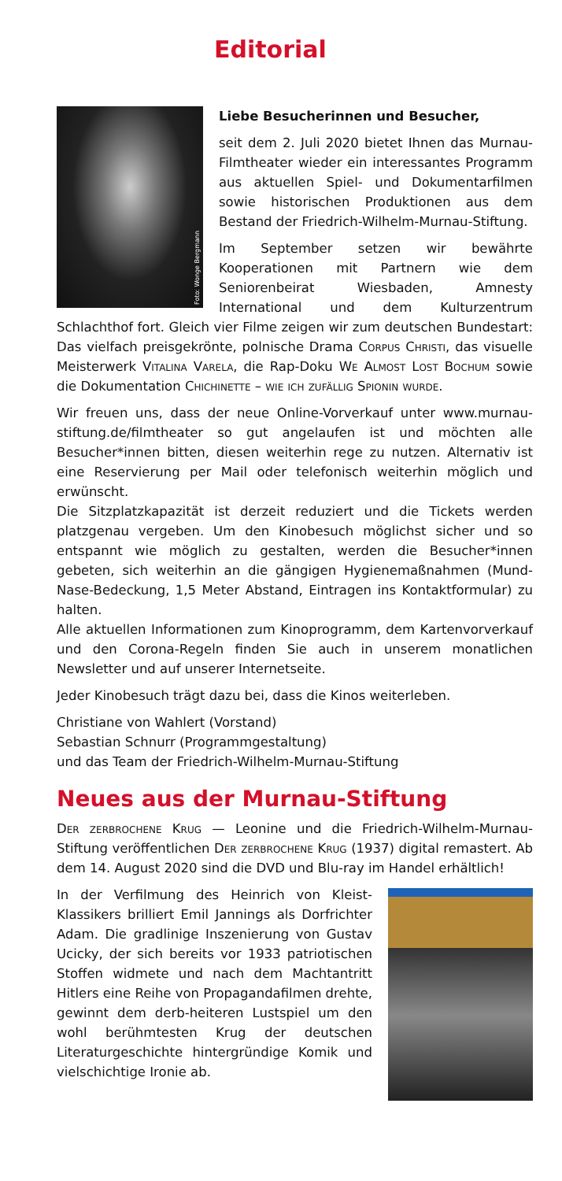Editorial
Foto: Wonge Bergmann
Liebe Besucherinnen und Besucher,
seit dem 2. Juli 2020 bietet Ihnen das Murnau-Filmtheater wieder ein interessantes Programm aus aktuellen Spiel- und Dokumentarfilmen sowie historischen Produktionen aus dem Bestand der Friedrich-Wilhelm-Murnau-Stiftung.
Im September setzen wir bewährte Kooperationen mit Partnern wie dem Seniorenbeirat Wiesbaden, Amnesty International und dem Kulturzentrum Schlachthof fort. Gleich vier Filme zeigen wir zum deutschen Bundestart: Das vielfach preisgekrönte, polnische Drama Corpus Christi, das visuelle Meisterwerk Vitalina Varela, die Rap-Doku We Almost Lost Bochum sowie die Dokumentation Chichinette – wie ich zufällig Spionin wurde.
Wir freuen uns, dass der neue Online-Vorverkauf unter www.murnau-stiftung.de/filmtheater so gut angelaufen ist und möchten alle Besucher*innen bitten, diesen weiterhin rege zu nutzen. Alternativ ist eine Reservierung per Mail oder telefonisch weiterhin möglich und erwünscht.
Die Sitzplatzkapazität ist derzeit reduziert und die Tickets werden platzgenau vergeben. Um den Kinobesuch möglichst sicher und so entspannt wie möglich zu gestalten, werden die Besucher*innen gebeten, sich weiterhin an die gängigen Hygienemaßnahmen (Mund-Nase-Bedeckung, 1,5 Meter Abstand, Eintragen ins Kontaktformular) zu halten.
Alle aktuellen Informationen zum Kinoprogramm, dem Kartenvorverkauf und den Corona-Regeln finden Sie auch in unserem monatlichen Newsletter und auf unserer Internetseite.
Jeder Kinobesuch trägt dazu bei, dass die Kinos weiterleben.
Christiane von Wahlert (Vorstand)
Sebastian Schnurr (Programmgestaltung)
und das Team der Friedrich-Wilhelm-Murnau-Stiftung
Neues aus der Murnau-Stiftung
Der zerbrochene Krug — Leonine und die Friedrich-Wilhelm-Murnau-Stiftung veröffentlichen Der zerbrochene Krug (1937) digital remastert. Ab dem 14. August 2020 sind die DVD und Blu-ray im Handel erhältlich!
In der Verfilmung des Heinrich von Kleist-Klassikers brilliert Emil Jannings als Dorfrichter Adam. Die gradlinige Inszenierung von Gustav Ucicky, der sich bereits vor 1933 patriotischen Stoffen widmete und nach dem Machtantritt Hitlers eine Reihe von Propagandafilmen drehte, gewinnt dem derb-heiteren Lustspiel um den wohl berühmtesten Krug der deutschen Literaturgeschichte hintergründige Komik und vielschichtige Ironie ab.